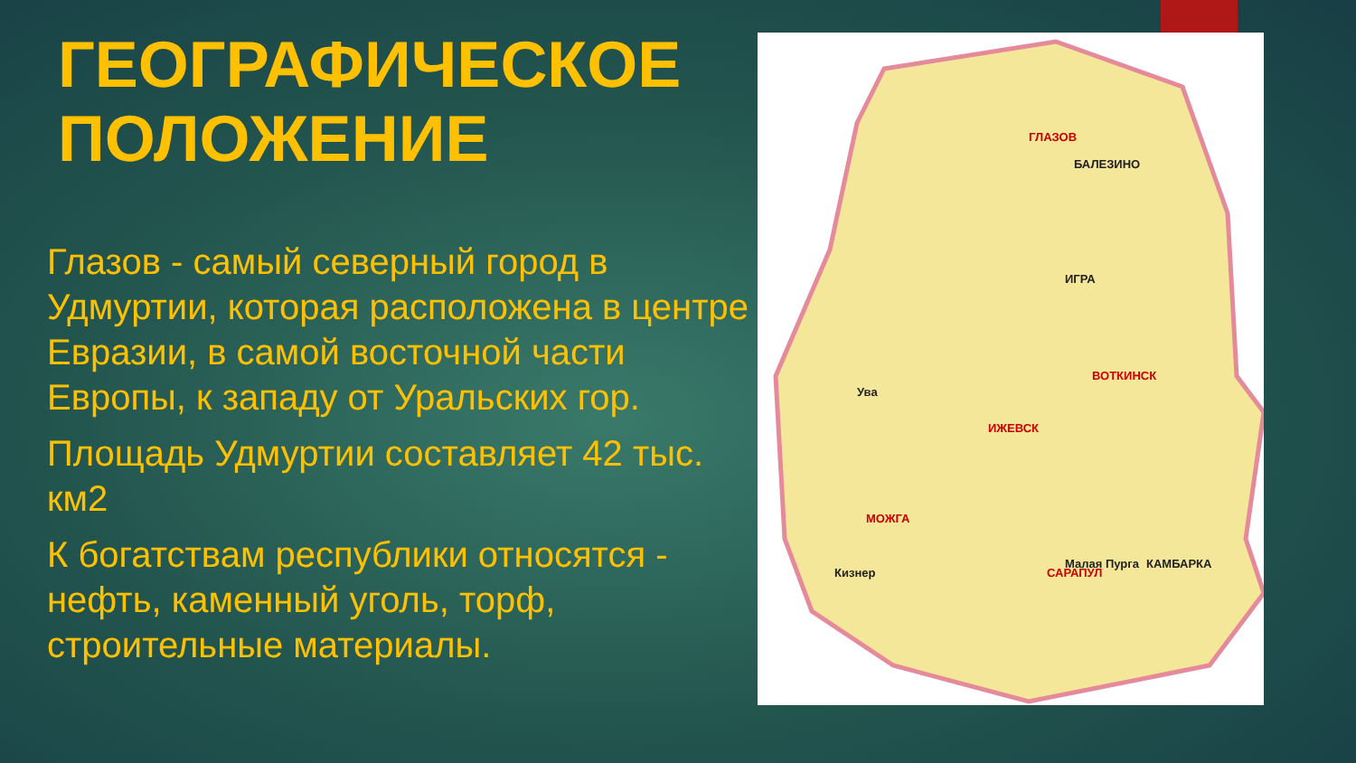ГЕОГРАФИЧЕСКОЕ ПОЛОЖЕНИЕ
Глазов - самый северный город в Удмуртии, которая расположена в центре Евразии, в самой восточной части Европы, к западу от Уральских гор.
Площадь Удмуртии составляет 42 тыс. км2
К богатствам республики относятся - нефть, каменный уголь, торф, строительные материалы.
ГЛАЗОВ
БАЛЕЗИНО
САРАПУЛ
ВОТКИНСК
ИЖЕВСК
МОЖГА
ИГРА
Малая Пурга КАМБАРКА
Ува
Кизнер